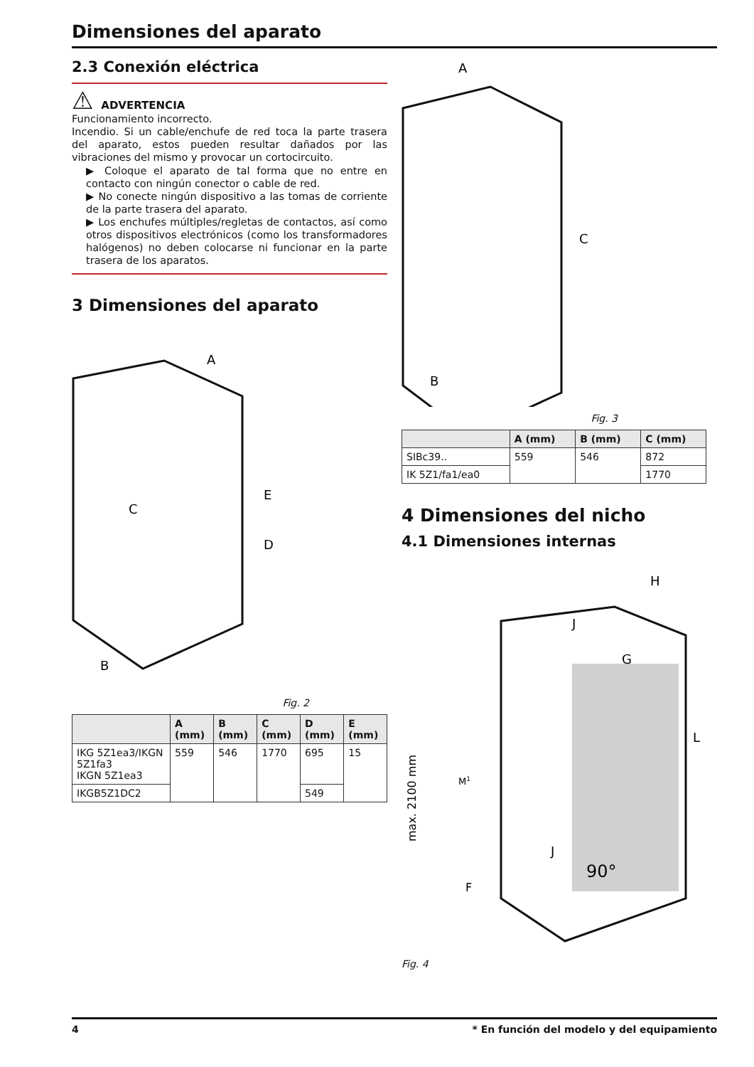Dimensiones del aparato
2.3 Conexión eléctrica
⚠ ADVERTENCIA
Funcionamiento incorrecto.
Incendio. Si un cable/enchufe de red toca la parte trasera del aparato, estos pueden resultar dañados por las vibraciones del mismo y provocar un cortocircuito.
▶ Coloque el aparato de tal forma que no entre en contacto con ningún conector o cable de red.
▶ No conecte ningún dispositivo a las tomas de corriente de la parte trasera del aparato.
▶ Los enchufes múltiples/regletas de contactos, así como otros dispositivos electrónicos (como los transformadores halógenos) no deben colocarse ni funcionar en la parte trasera de los aparatos.
3 Dimensiones del aparato
C
A
B
D
E
Fig. 2
| | A (mm) | B (mm) | C (mm) | D (mm) | E (mm) |
| --- | --- | --- | --- | --- | --- |
| IKG 5Z1ea3/IKGN 5Z1fa3 IKGN 5Z1ea3 | 559 | 546 | 1770 | 695 | 15 |
| IKGB5Z1DC2 | | | | 549 | |
A
C
B
Fig. 3
| | A (mm) | B (mm) | C (mm) |
| --- | --- | --- | --- |
| SIBc39.. | 559 | 546 | 872 |
| IK 5Z1/fa1/ea0 | | | 1770 |
4 Dimensiones del nicho
4.1 Dimensiones internas
max. 2100 mm
F
G
H
J
J
L
M1
90°
Fig. 4
4 * En función del modelo y del equipamiento